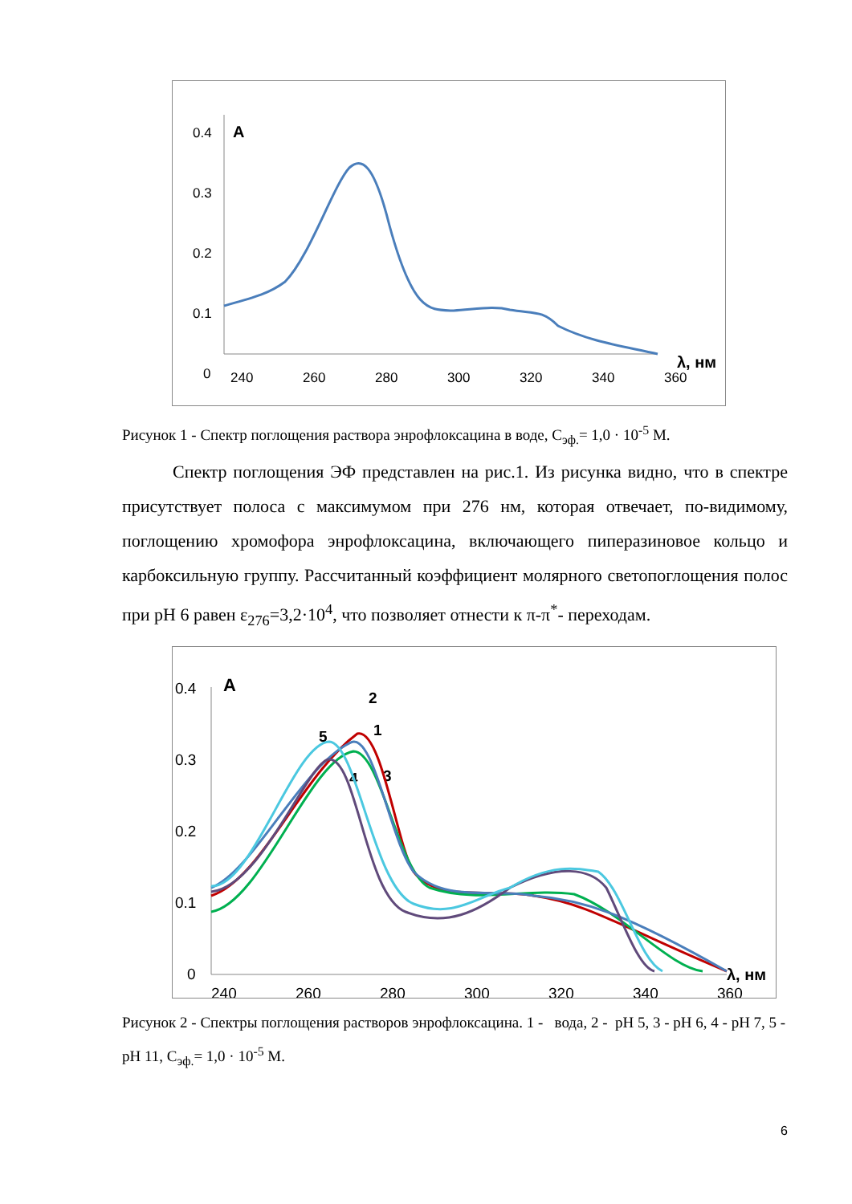0.4
0.3
0.2
0.1
0
240
260
280
300
320
340
360
A
λ, нм
Рисунок 1 - Спектр поглощения раствора энрофлоксацина в воде, С<sub>эф.</sub>= 1,0 · 10<sup>-5</sup> М.
Спектр поглощения ЭФ представлен на рис.1. Из рисунка видно, что в спектре присутствует полоса с максимумом при 276 нм, которая отвечает, по-видимому, поглощению хромофора энрофлоксацина, включающего пиперазиновое кольцо и карбоксильную группу. Рассчитанный коэффициент молярного светопоглощения полос при pH 6 равен ε<sub>276</sub>=3,2·10<sup>4</sup>, что позволяет отнести к π-π<sup>*</sup>- переходам.
0.4
0.3
0.2
0.1
0
240
260
280
300
320
340
360
A
λ, нм
2
1
5
3
4
Рисунок 2 - Спектры поглощения растворов энрофлоксацина. 1 - вода, 2 - pH 5, 3 - pH 6, 4 - pH 7, 5 - pH 11, С<sub>эф.</sub>= 1,0 · 10<sup>-5</sup> М.
6